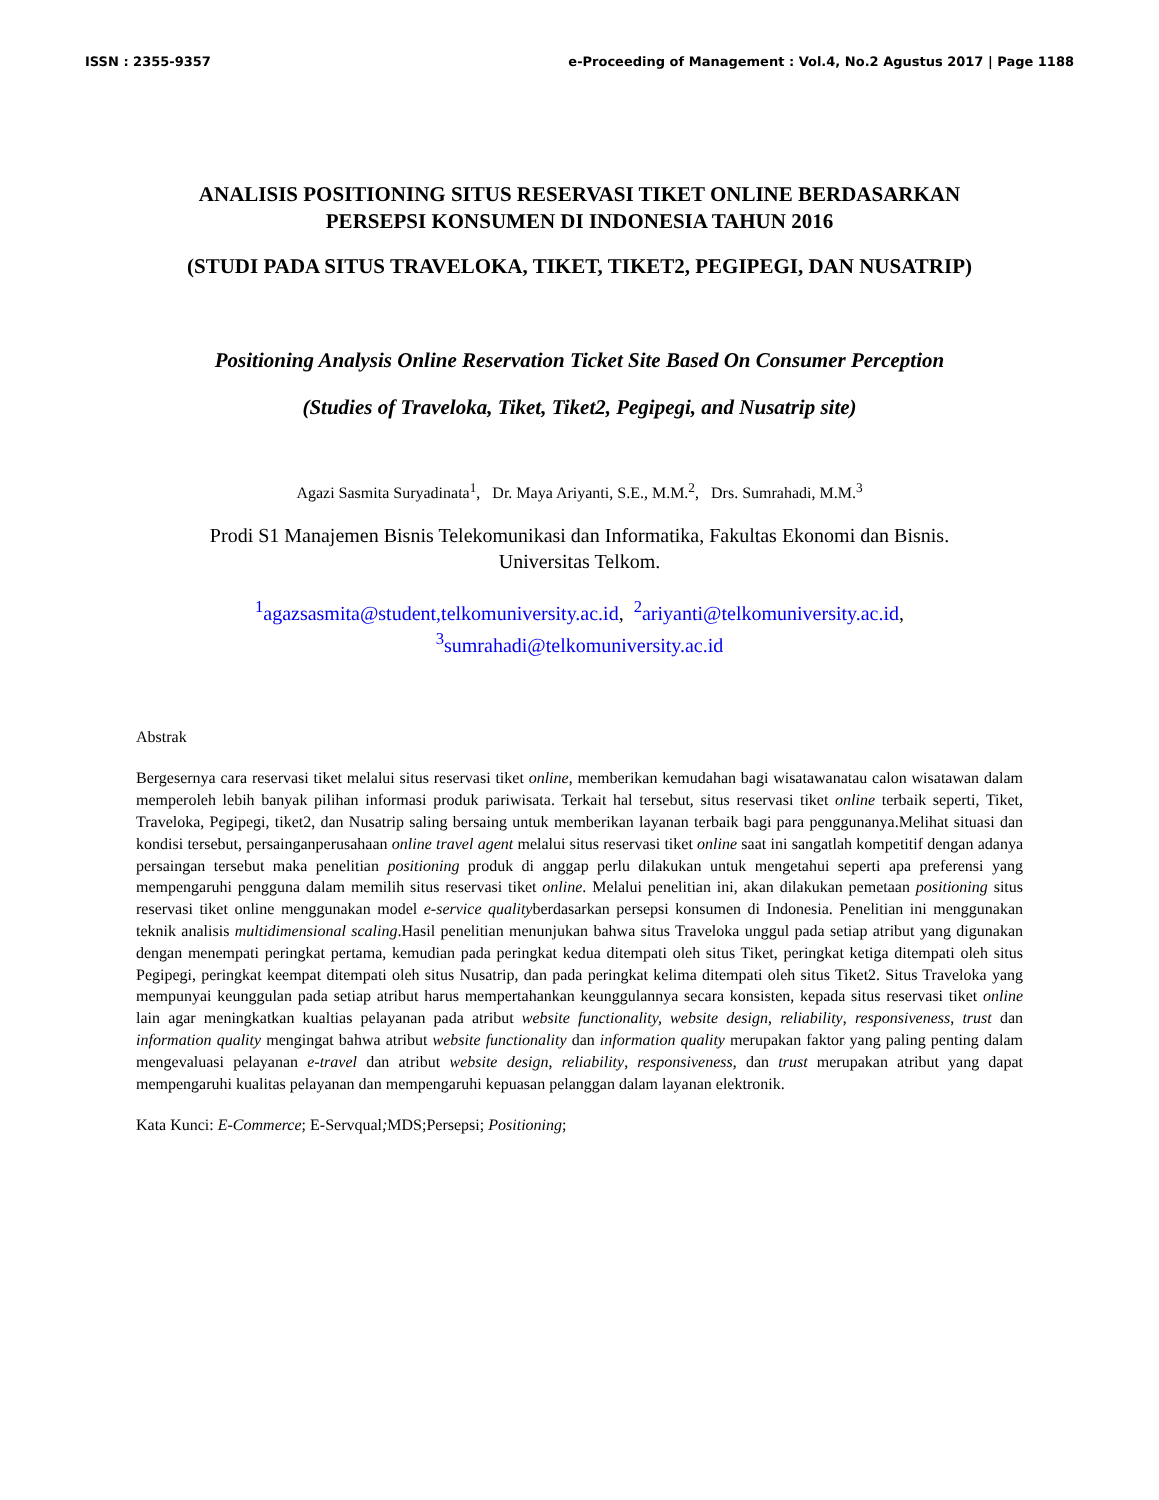ISSN : 2355-9357 e-Proceeding of Management : Vol.4, No.2 Agustus 2017 | Page 1188
ANALISIS POSITIONING SITUS RESERVASI TIKET ONLINE BERDASARKAN
PERSEPSI KONSUMEN DI INDONESIA TAHUN 2016
(STUDI PADA SITUS TRAVELOKA, TIKET, TIKET2, PEGIPEGI, DAN NUSATRIP)
Positioning Analysis Online Reservation Ticket Site Based On Consumer Perception
(Studies of Traveloka, Tiket, Tiket2, Pegipegi, and Nusatrip site)
Agazi Sasmita Suryadinata<sup>1</sup>, Dr. Maya Ariyanti, S.E., M.M.<sup>2</sup>, Drs. Sumrahadi, M.M.<sup>3</sup>
Prodi S1 Manajemen Bisnis Telekomunikasi dan Informatika, Fakultas Ekonomi dan Bisnis.
Universitas Telkom.
<sup>1</sup> agazsasmita@student,telkomuniversity.ac.id, <sup>2</sup>ariyanti@telkomuniversity.ac.id,
<sup>3</sup> sumrahadi@telkomuniversity.ac.id
Abstrak
Bergesernya cara reservasi tiket melalui situs reservasi tiket online, memberikan kemudahan bagi wisatawanatau calon wisatawan dalam memperoleh lebih banyak pilihan informasi produk pariwisata. Terkait hal tersebut, situs reservasi tiket online terbaik seperti, Tiket, Traveloka, Pegipegi, tiket2, dan Nusatrip saling bersaing untuk memberikan layanan terbaik bagi para penggunanya.Melihat situasi dan kondisi tersebut, persainganperusahaan online travel agent melalui situs reservasi tiket online saat ini sangatlah kompetitif dengan adanya persaingan tersebut maka penelitian positioning produk di anggap perlu dilakukan untuk mengetahui seperti apa preferensi yang mempengaruhi pengguna dalam memilih situs reservasi tiket online. Melalui penelitian ini, akan dilakukan pemetaan positioning situs reservasi tiket online menggunakan model e-service qualityberdasarkan persepsi konsumen di Indonesia. Penelitian ini menggunakan teknik analisis multidimensional scaling.Hasil penelitian menunjukan bahwa situs Traveloka unggul pada setiap atribut yang digunakan dengan menempati peringkat pertama, kemudian pada peringkat kedua ditempati oleh situs Tiket, peringkat ketiga ditempati oleh situs Pegipegi, peringkat keempat ditempati oleh situs Nusatrip, dan pada peringkat kelima ditempati oleh situs Tiket2. Situs Traveloka yang mempunyai keunggulan pada setiap atribut harus mempertahankan keunggulannya secara konsisten, kepada situs reservasi tiket online lain agar meningkatkan kualtias pelayanan pada atribut website functionality, website design, reliability, responsiveness, trust dan information quality mengingat bahwa atribut website functionality dan information quality merupakan faktor yang paling penting dalam mengevaluasi pelayanan e-travel dan atribut website design, reliability, responsiveness, dan trust merupakan atribut yang dapat mempengaruhi kualitas pelayanan dan mempengaruhi kepuasan pelanggan dalam layanan elektronik.
Kata Kunci: E-Commerce; E-Servqual; MDS;Persepsi; Positioning;